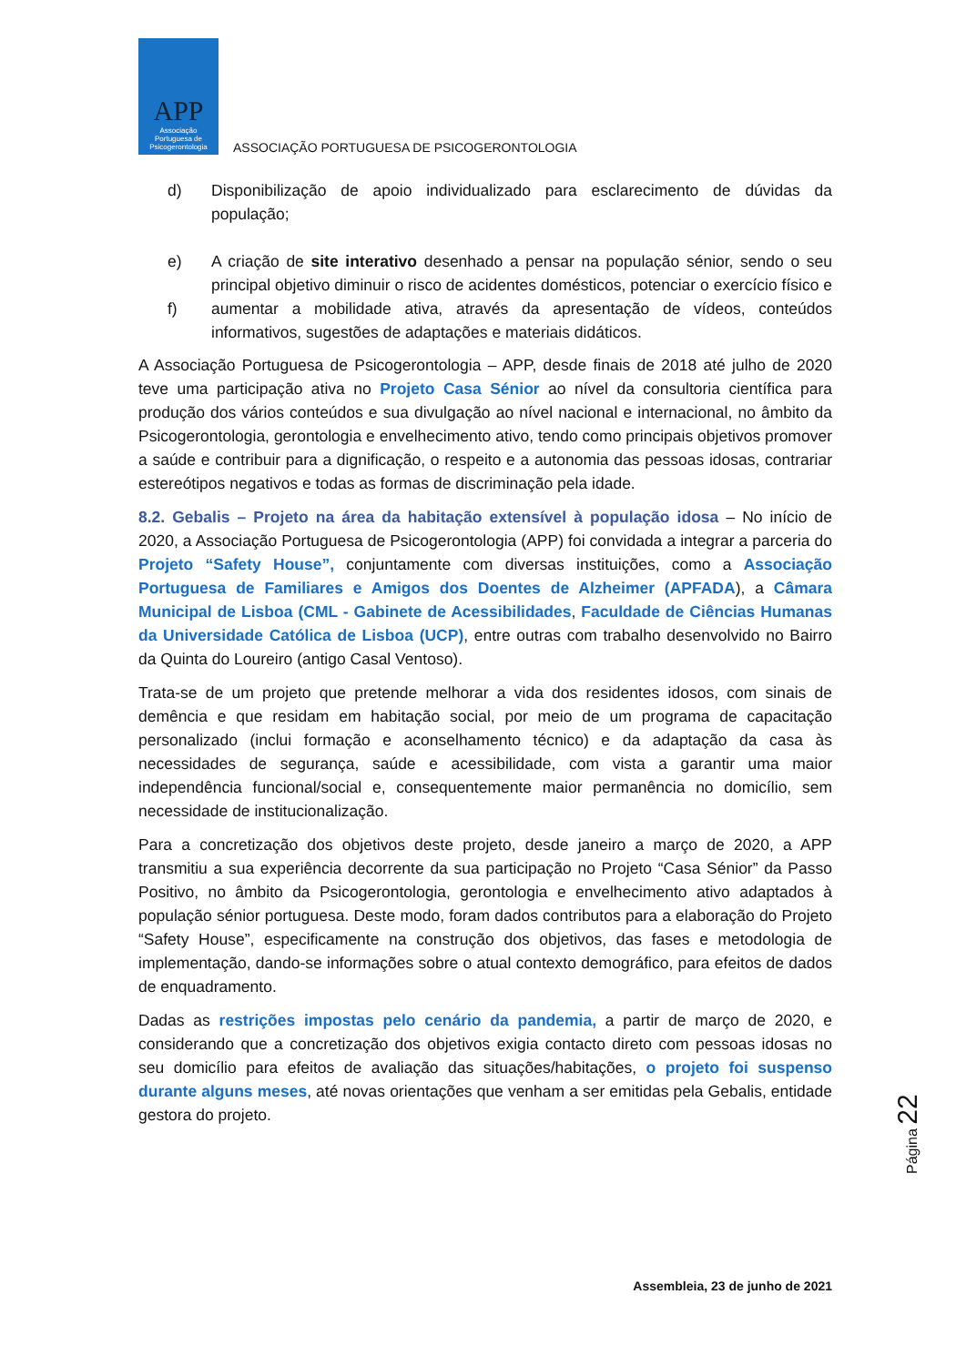APP
Associação
Portuguesa de
Psicogerontologia
ASSOCIAÇÃO PORTUGUESA DE PSICOGERONTOLOGIA
d) Disponibilização de apoio individualizado para esclarecimento de dúvidas da população;
e)
f)
A criação de site interativo desenhado a pensar na população sénior, sendo o seu principal objetivo diminuir o risco de acidentes domésticos, potenciar o exercício físico e aumentar a mobilidade ativa, através da apresentação de vídeos, conteúdos informativos, sugestões de adaptações e materiais didáticos.
A Associação Portuguesa de Psicogerontologia – APP, desde finais de 2018 até julho de 2020 teve uma participação ativa no Projeto Casa Sénior ao nível da consultoria científica para produção dos vários conteúdos e sua divulgação ao nível nacional e internacional, no âmbito da Psicogerontologia, gerontologia e envelhecimento ativo, tendo como principais objetivos promover a saúde e contribuir para a dignificação, o respeito e a autonomia das pessoas idosas, contrariar estereótipos negativos e todas as formas de discriminação pela idade.
8.2. Gebalis – Projeto na área da habitação extensível à população idosa – No início de 2020, a Associação Portuguesa de Psicogerontologia (APP) foi convidada a integrar a parceria do Projeto “Safety House”, conjuntamente com diversas instituições, como a Associação Portuguesa de Familiares e Amigos dos Doentes de Alzheimer (APFADA), a Câmara Municipal de Lisboa (CML - Gabinete de Acessibilidades, Faculdade de Ciências Humanas da Universidade Católica de Lisboa (UCP), entre outras com trabalho desenvolvido no Bairro da Quinta do Loureiro (antigo Casal Ventoso).
Trata-se de um projeto que pretende melhorar a vida dos residentes idosos, com sinais de demência e que residam em habitação social, por meio de um programa de capacitação personalizado (inclui formação e aconselhamento técnico) e da adaptação da casa às necessidades de segurança, saúde e acessibilidade, com vista a garantir uma maior independência funcional/social e, consequentemente maior permanência no domicílio, sem necessidade de institucionalização.
Para a concretização dos objetivos deste projeto, desde janeiro a março de 2020, a APP transmitiu a sua experiência decorrente da sua participação no Projeto “Casa Sénior” da Passo Positivo, no âmbito da Psicogerontologia, gerontologia e envelhecimento ativo adaptados à população sénior portuguesa. Deste modo, foram dados contributos para a elaboração do Projeto “Safety House”, especificamente na construção dos objetivos, das fases e metodologia de implementação, dando-se informações sobre o atual contexto demográfico, para efeitos de dados de enquadramento.
Dadas as restrições impostas pelo cenário da pandemia, a partir de março de 2020, e considerando que a concretização dos objetivos exigia contacto direto com pessoas idosas no seu domicílio para efeitos de avaliação das situações/habitações, o projeto foi suspenso durante alguns meses, até novas orientações que venham a ser emitidas pela Gebalis, entidade gestora do projeto.
Página 22
Assembleia, 23 de junho de 2021